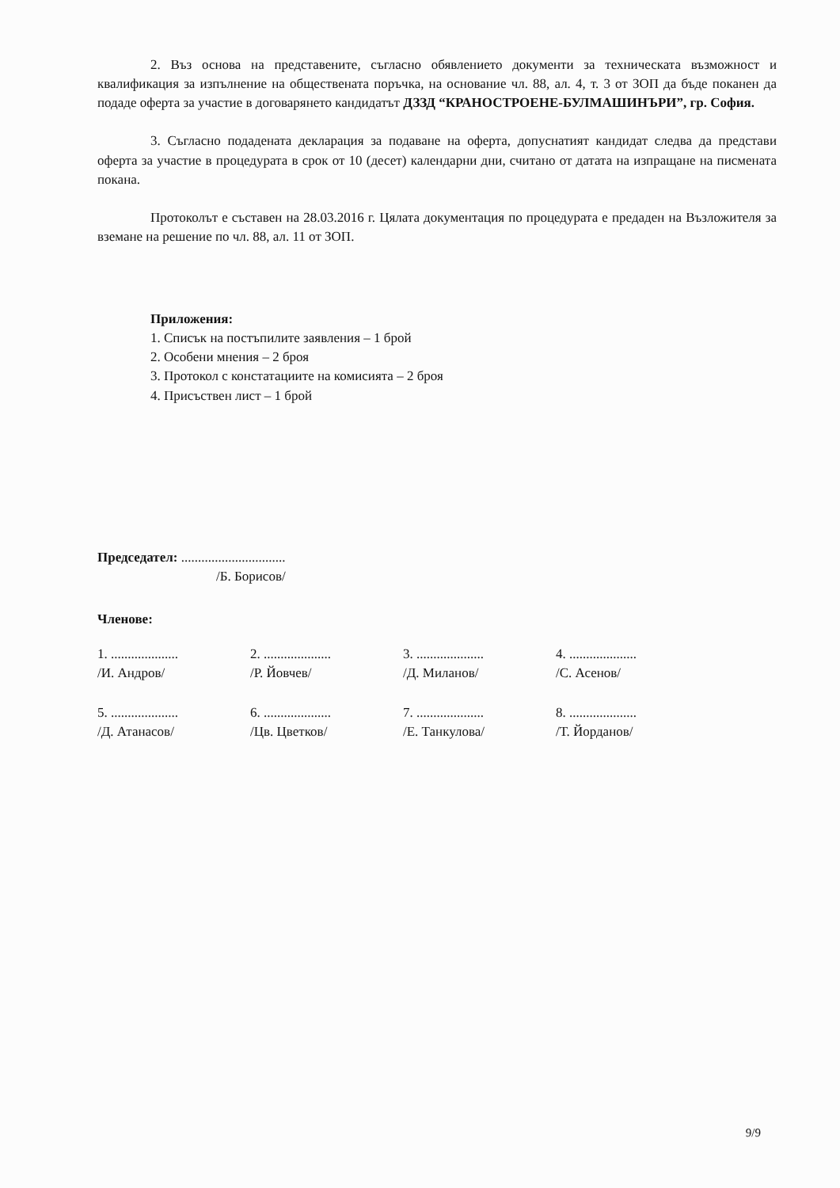2. Въз основа на представените, съгласно обявлението документи за техническата възможност и квалификация за изпълнение на обществената поръчка, на основание чл. 88, ал. 4, т. 3 от ЗОП да бъде поканен да подаде оферта за участие в договарянето кандидатът ДЗЗД “КРАНОСТРОЕНЕ-БУЛМАШИНЪРИ”, гр. София.
3. Съгласно подадената декларация за подаване на оферта, допуснатият кандидат следва да представи оферта за участие в процедурата в срок от 10 (десет) календарни дни, считано от датата на изпращане на писмената покана.
Протоколът е съставен на 28.03.2016 г. Цялата документация по процедурата е предаден на Възложителя за вземане на решение по чл. 88, ал. 11 от ЗОП.
Приложения:
1. Списък на постъпилите заявления – 1 брой
2. Особени мнения – 2 броя
3. Протокол с констатациите на комисията – 2 броя
4. Присъствен лист – 1 брой
Председател: ...............................
/Б. Борисов/
Членове:
| 1. .................... /И. Андров/ | 2. .................... /Р. Йовчев/ | 3. .................... /Д. Миланов/ | 4. .................... /С. Асенов/ |
| 5. .................... /Д. Атанасов/ | 6. .................... /Цв. Цветков/ | 7. .................... /Е. Танкулова/ | 8. .................... /Т. Йорданов/ |
9/9